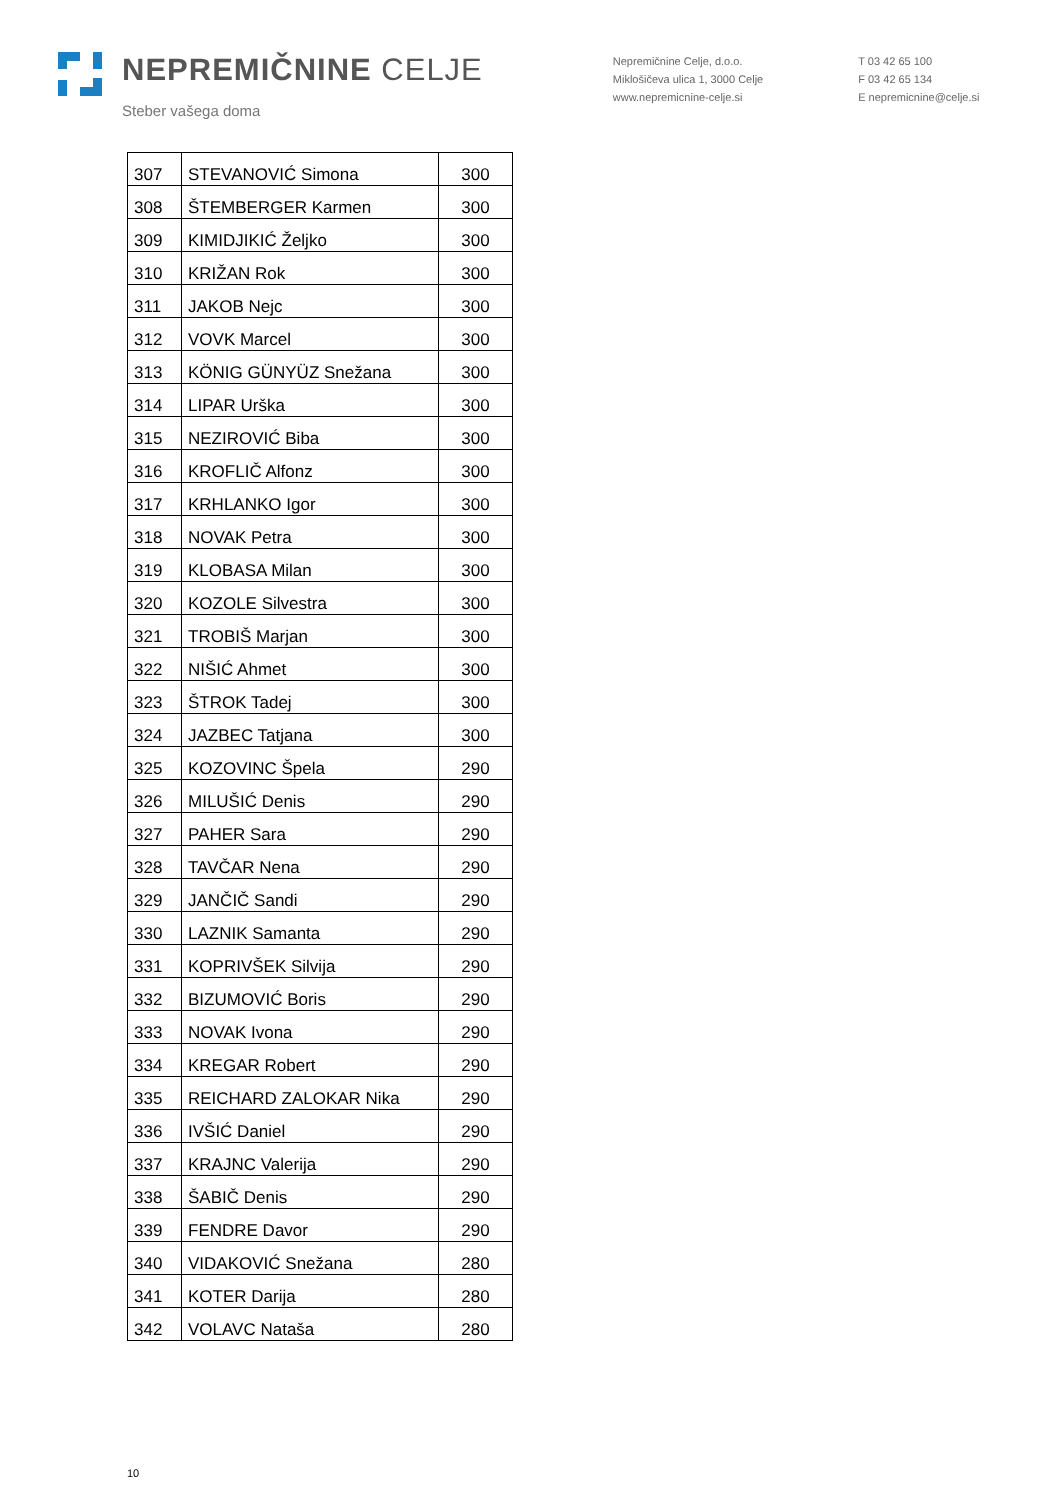NEPREMIČNINE CELJE
Steber vašega doma
Nepremičnine Celje, d.o.o.
Miklošičeva ulica 1, 3000 Celje
www.nepremicnine-celje.si
T 03 42 65 100
F 03 42 65 134
E nepremicnine@celje.si
| 307 | STEVANOVIĆ Simona | 300 |
| 308 | ŠTEMBERGER Karmen | 300 |
| 309 | KIMIDJIKIĆ Željko | 300 |
| 310 | KRIŽAN Rok | 300 |
| 311 | JAKOB Nejc | 300 |
| 312 | VOVK Marcel | 300 |
| 313 | KÖNIG GÜNYÜZ Snežana | 300 |
| 314 | LIPAR Urška | 300 |
| 315 | NEZIROVIĆ Biba | 300 |
| 316 | KROFLIČ Alfonz | 300 |
| 317 | KRHLANKO Igor | 300 |
| 318 | NOVAK Petra | 300 |
| 319 | KLOBASA Milan | 300 |
| 320 | KOZOLE Silvestra | 300 |
| 321 | TROBIŠ Marjan | 300 |
| 322 | NIŠIĆ Ahmet | 300 |
| 323 | ŠTROK Tadej | 300 |
| 324 | JAZBEC Tatjana | 300 |
| 325 | KOZOVINC Špela | 290 |
| 326 | MILUŠIĆ Denis | 290 |
| 327 | PAHER Sara | 290 |
| 328 | TAVČAR Nena | 290 |
| 329 | JANČIČ Sandi | 290 |
| 330 | LAZNIK Samanta | 290 |
| 331 | KOPRIVŠEK Silvija | 290 |
| 332 | BIZUMOVIĆ Boris | 290 |
| 333 | NOVAK Ivona | 290 |
| 334 | KREGAR Robert | 290 |
| 335 | REICHARD ZALOKAR Nika | 290 |
| 336 | IVŠIĆ Daniel | 290 |
| 337 | KRAJNC Valerija | 290 |
| 338 | ŠABIČ Denis | 290 |
| 339 | FENDRE Davor | 290 |
| 340 | VIDAKOVIĆ Snežana | 280 |
| 341 | KOTER Darija | 280 |
| 342 | VOLAVC Nataša | 280 |
10